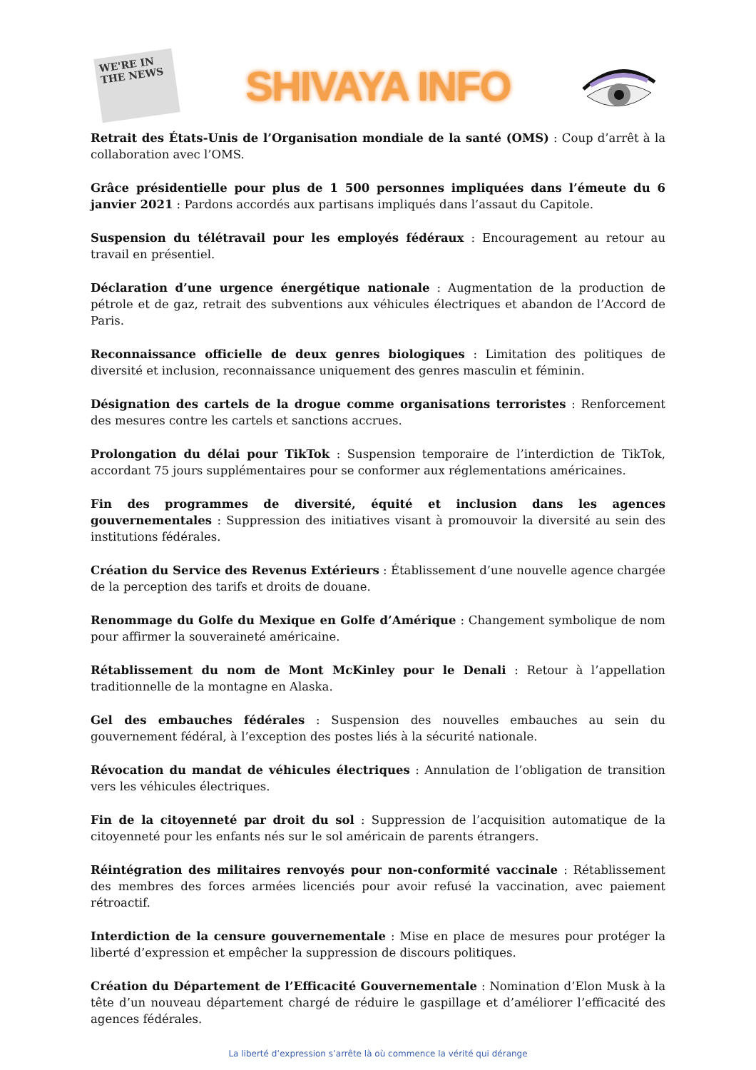WE'RE IN THE NEWS
SHIVAYA INFO
Retrait des États-Unis de l’Organisation mondiale de la santé (OMS) : Coup d’arrêt à la collaboration avec l’OMS.
Grâce présidentielle pour plus de 1 500 personnes impliquées dans l’émeute du 6 janvier 2021 : Pardons accordés aux partisans impliqués dans l’assaut du Capitole.
Suspension du télétravail pour les employés fédéraux : Encouragement au retour au travail en présentiel.
Déclaration d’une urgence énergétique nationale : Augmentation de la production de pétrole et de gaz, retrait des subventions aux véhicules électriques et abandon de l’Accord de Paris.
Reconnaissance officielle de deux genres biologiques : Limitation des politiques de diversité et inclusion, reconnaissance uniquement des genres masculin et féminin.
Désignation des cartels de la drogue comme organisations terroristes : Renforcement des mesures contre les cartels et sanctions accrues.
Prolongation du délai pour TikTok : Suspension temporaire de l’interdiction de TikTok, accordant 75 jours supplémentaires pour se conformer aux réglementations américaines.
Fin des programmes de diversité, équité et inclusion dans les agences gouvernementales : Suppression des initiatives visant à promouvoir la diversité au sein des institutions fédérales.
Création du Service des Revenus Extérieurs : Établissement d’une nouvelle agence chargée de la perception des tarifs et droits de douane.
Renommage du Golfe du Mexique en Golfe d’Amérique : Changement symbolique de nom pour affirmer la souveraineté américaine.
Rétablissement du nom de Mont McKinley pour le Denali : Retour à l’appellation traditionnelle de la montagne en Alaska.
Gel des embauches fédérales : Suspension des nouvelles embauches au sein du gouvernement fédéral, à l’exception des postes liés à la sécurité nationale.
Révocation du mandat de véhicules électriques : Annulation de l’obligation de transition vers les véhicules électriques.
Fin de la citoyenneté par droit du sol : Suppression de l’acquisition automatique de la citoyenneté pour les enfants nés sur le sol américain de parents étrangers.
Réintégration des militaires renvoyés pour non-conformité vaccinale : Rétablissement des membres des forces armées licenciés pour avoir refusé la vaccination, avec paiement rétroactif.
Interdiction de la censure gouvernementale : Mise en place de mesures pour protéger la liberté d’expression et empêcher la suppression de discours politiques.
Création du Département de l’Efficacité Gouvernementale : Nomination d’Elon Musk à la tête d’un nouveau département chargé de réduire le gaspillage et d’améliorer l’efficacité des agences fédérales.
La liberté d’expression s’arrête là où commence la vérité qui dérange